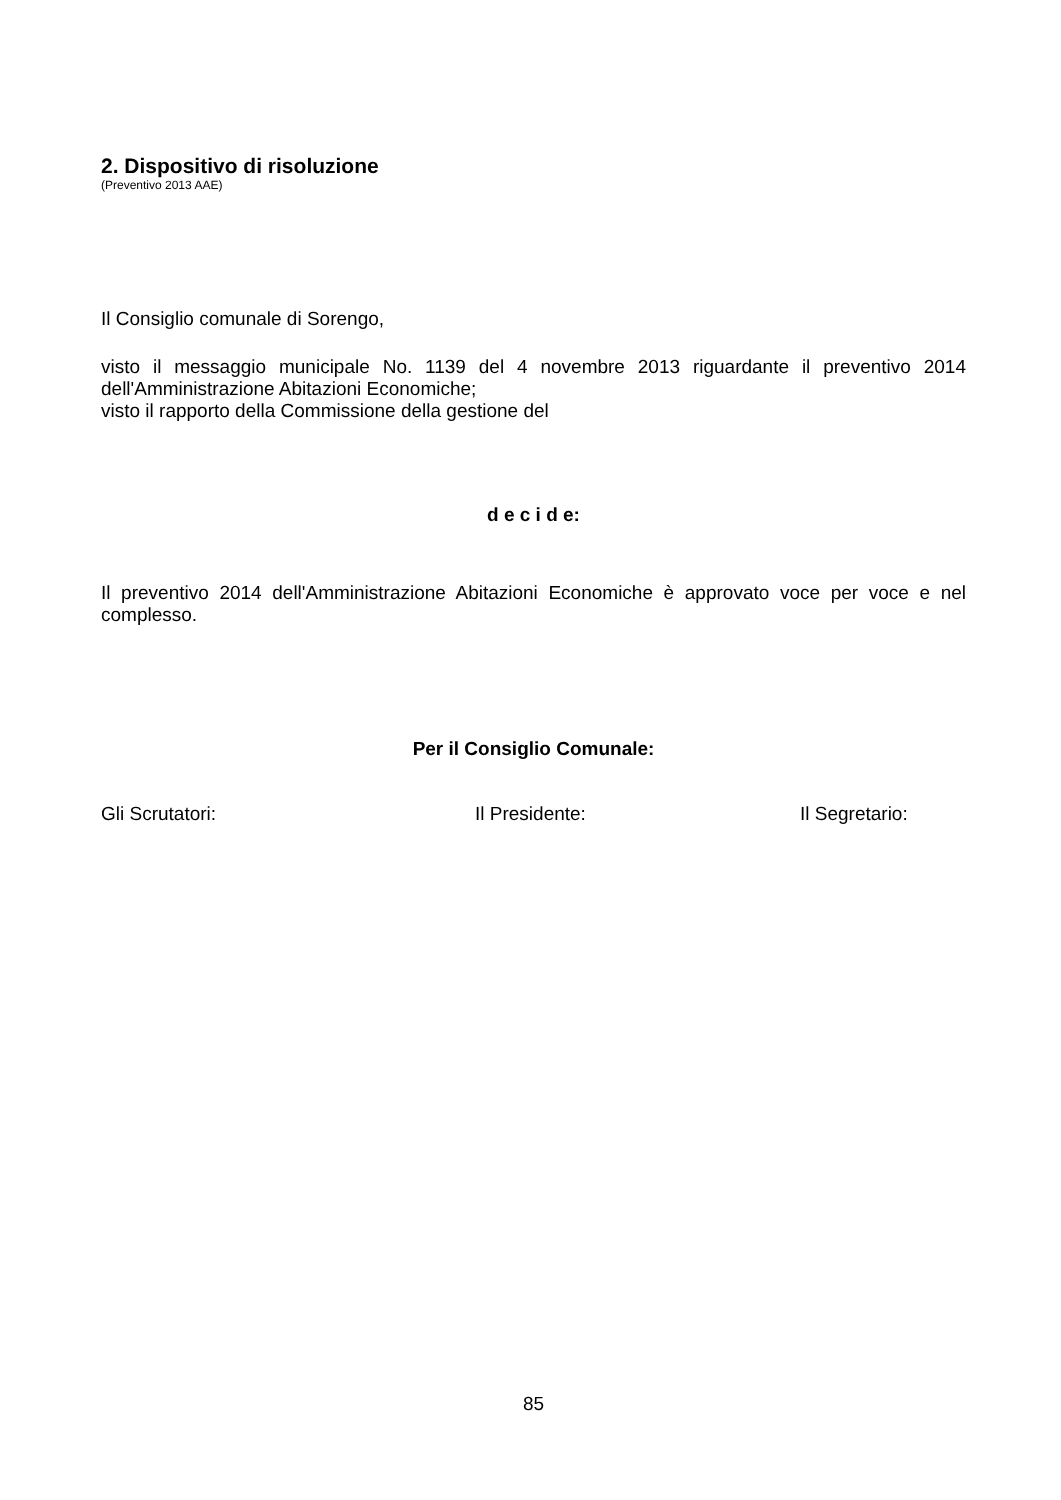2. Dispositivo di risoluzione
(Preventivo 2013 AAE)
Il Consiglio comunale di Sorengo,
visto il messaggio municipale No. 1139 del 4 novembre 2013 riguardante il preventivo 2014 dell'Amministrazione Abitazioni Economiche;
visto il rapporto della Commissione della gestione del
d e c i d e:
Il preventivo 2014 dell'Amministrazione Abitazioni Economiche è approvato voce per voce e nel complesso.
Per il Consiglio Comunale:
Gli Scrutatori: Il Presidente: Il Segretario:
85